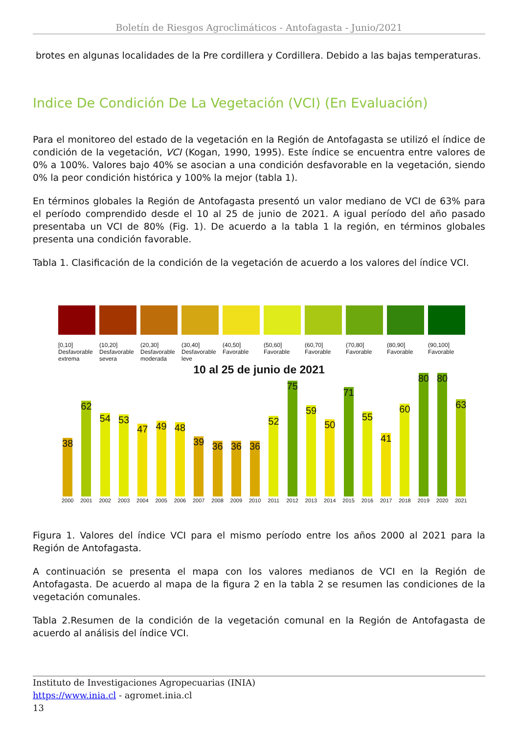Boletín de Riesgos Agroclimáticos - Antofagasta - Junio/2021
brotes en algunas localidades de la Pre cordillera y Cordillera. Debido a las bajas temperaturas.
Indice De Condición De La Vegetación (VCI) (En Evaluación)
Para el monitoreo del estado de la vegetación en la Región de Antofagasta se utilizó el índice de condición de la vegetación, VCI (Kogan, 1990, 1995). Este índice se encuentra entre valores de 0% a 100%. Valores bajo 40% se asocian a una condición desfavorable en la vegetación, siendo 0% la peor condición histórica y 100% la mejor (tabla 1).
En términos globales la Región de Antofagasta presentó un valor mediano de VCI de 63% para el período comprendido desde el 10 al 25 de junio de 2021. A igual período del año pasado presentaba un VCI de 80% (Fig. 1). De acuerdo a la tabla 1 la región, en términos globales presenta una condición favorable.
Tabla 1. Clasificación de la condición de la vegetación de acuerdo a los valores del índice VCI.
[0,10]
Desfavorable extrema
(10,20]
Desfavorable severa
(20,30]
Desfavorable moderada
(30,40]
Desfavorable leve
(40,50]
Favorable
(50,60]
Favorable
(60,70]
Favorable
(70,80]
Favorable
(80,90]
Favorable
(90,100]
Favorable
10 al 25 de junio de 2021
38
2000
62
2001
54
2002
53
2003
47
2004
49
2005
48
2006
39
2007
36
2008
36
2009
36
2010
52
2011
75
2012
59
2013
50
2014
71
2015
55
2016
41
2017
60
2018
80
2019
80
2020
63
2021
Figura 1. Valores del índice VCI para el mismo período entre los años 2000 al 2021 para la Región de Antofagasta.
A continuación se presenta el mapa con los valores medianos de VCI en la Región de Antofagasta. De acuerdo al mapa de la figura 2 en la tabla 2 se resumen las condiciones de la vegetación comunales.
Tabla 2.Resumen de la condición de la vegetación comunal en la Región de Antofagasta de acuerdo al análisis del índice VCI.
Instituto de Investigaciones Agropecuarias (INIA)
https://www.inia.cl - agromet.inia.cl
13